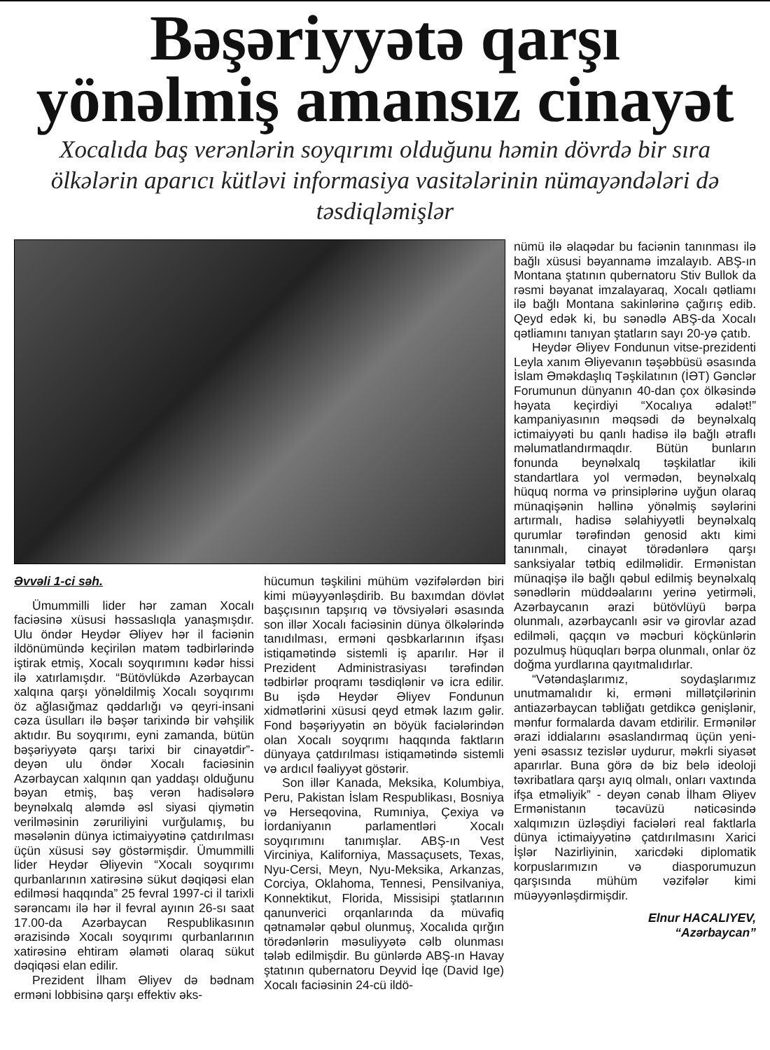Bəşəriyyətə qarşı
yönəlmiş amansız cinayət
Xocalıda baş verənlərin soyqırımı olduğunu həmin dövrdə bir sıra ölkələrin aparıcı kütləvi informasiya vasitələrinin nümayəndələri də təsdiqləmişlər
Əvvəli 1-ci səh.
Ümummilli lider hər zaman Xocalı faciəsinə xüsusi həssaslıqla yanaşmışdır. Ulu öndər Heydər Əliyev hər il faciənin ildönümündə keçirilən matəm tədbirlərində iştirak etmiş, Xocalı soyqırımını kədər hissi ilə xatırlamışdır. “Bütövlükdə Azərbaycan xalqına qarşı yönəldilmiş Xocalı soyqırımı öz ağlasığmaz qəddarlığı və qeyri-insani cəza üsulları ilə bəşər tarixində bir vəhşilik aktıdır. Bu soyqırımı, eyni zamanda, bütün bəşəriyyətə qarşı tarixi bir cinayətdir”- deyən ulu öndər Xocalı faciəsinin Azərbaycan xalqının qan yaddaşı olduğunu bəyan etmiş, baş verən hadisələrə beynəlxalq aləmdə əsl siyasi qiymətin verilməsinin zəruriliyini vurğulamış, bu məsələnin dünya ictimaiyyətinə çatdırılması üçün xüsusi səy göstərmişdir. Ümummilli lider Heydər Əliyevin “Xocalı soyqırımı qurbanlarının xatirəsinə sükut dəqiqəsi elan edilməsi haqqında” 25 fevral 1997-ci il tarixli sərəncamı ilə hər il fevral ayının 26-sı saat 17.00-da Azərbaycan Respublikasının ərazisində Xocalı soyqırımı qurbanlarının xatirəsinə ehtiram əlaməti olaraq sükut dəqiqəsi elan edilir.
Prezident İlham Əliyev də bədnam erməni lobbisinə qarşı effektiv əks-
hücumun təşkilini mühüm vəzifələrdən biri kimi müəyyənləşdirib. Bu baxımdan dövlət başçısının tapşırıq və tövsiyələri əsasında son illər Xocalı faciəsinin dünya ölkələrində tanıdılması, erməni qəsbkarlarının ifşası istiqamətində sistemli iş aparılır. Hər il Prezident Administrasiyası tərəfindən tədbirlər proqramı təsdiqlənir və icra edilir. Bu işdə Heydər Əliyev Fondunun xidmətlərini xüsusi qeyd etmək lazım gəlir. Fond bəşəriyyətin ən böyük faciələrindən olan Xocalı soyqrımı haqqında faktların dünyaya çatdırılması istiqamətində sistemli və ardıcıl fəaliyyət göstərir.
Son illər Kanada, Meksika, Kolumbiya, Peru, Pakistan İslam Respublikası, Bosniya və Herseqovina, Rumıniya, Çexiya və İordaniyanın parlamentləri Xocalı soyqırımını tanımışlar. ABŞ-ın Vest Virciniya, Kaliforniya, Massaçusets, Texas, Nyu-Cersi, Meyn, Nyu-Meksika, Arkanzas, Corciya, Oklahoma, Tennesi, Pensilvaniya, Konnektikut, Florida, Missisipi ştatlarının qanunverici orqanlarında da müvafiq qətnamələr qəbul olunmuş, Xocalıda qırğın törədənlərin məsuliyyətə cəlb olunması tələb edilmişdir. Bu günlərdə ABŞ-ın Havay ştatının qubernatoru Deyvid İqe (David Ige) Xocalı faciəsinin 24-cü ildö-
nümü ilə əlaqədar bu faciənin tanınması ilə bağlı xüsusi bəyannamə imzalayıb. ABŞ-ın Montana ştatının qubernatoru Stiv Bullok da rəsmi bəyanat imzalayaraq, Xocalı qətliamı ilə bağlı Montana sakinlərinə çağırış edib. Qeyd edək ki, bu sənədlə ABŞ-da Xocalı qətliamını tanıyan ştatların sayı 20-yə çatıb.
Heydər Əliyev Fondunun vitse-prezidenti Leyla xanım Əliyevanın təşəbbüsü əsasında İslam Əməkdaşlıq Təşkilatının (İƏT) Gənclər Forumunun dünyanın 40-dan çox ölkəsində həyata keçirdiyi “Xocalıya ədalət!” kampaniyasının məqsədi də beynəlxalq ictimaiyyəti bu qanlı hadisə ilə bağlı ətraflı məlumatlandırmaqdır. Bütün bunların fonunda beynəlxalq təşkilatlar ikili standartlara yol vermədən, beynəlxalq hüquq norma və prinsiplərinə uyğun olaraq münaqişənin həllinə yönəlmiş səylərini artırmalı, hadisə səlahiyyətli beynəlxalq qurumlar tərəfindən genosid aktı kimi tanınmalı, cinayət törədənlərə qarşı sanksiyalar tətbiq edilməlidir. Ermənistan münaqişə ilə bağlı qəbul edilmiş beynəlxalq sənədlərin müddəalarını yerinə yetirməli, Azərbaycanın ərazi bütövlüyü bərpa olunmalı, azərbaycanlı əsir və girovlar azad edilməli, qaçqın və məcburi köçkünlərin pozulmuş hüquqları bərpa olunmalı, onlar öz doğma yurdlarına qayıtmalıdırlar.
“Vətəndaşlarımız, soydaşlarımız unutmamalıdır ki, erməni millətçilərinin antiazərbaycan təbliğatı getdikcə genişlənir, mənfur formalarda davam etdirilir. Ermənilər ərazi iddialarını əsaslandırmaq üçün yeni-yeni əsassız tezislər uydurur, məkrli siyasət aparırlar. Buna görə də biz belə ideoloji təxribatlara qarşı ayıq olmalı, onları vaxtında ifşa etməliyik” - deyən cənab İlham Əliyev Ermənistanın təcavüzü nəticəsində xalqımızın üzləşdiyi faciələri real faktlarla dünya ictimaiyyətinə çatdırılmasını Xarici İşlər Nazirliyinin, xaricdəki diplomatik korpuslarımızın və diasporumuzun qarşısında mühüm vəzifələr kimi müəyyənləşdirmişdir.
Elnur HACALIYEV,
“Azərbaycan”